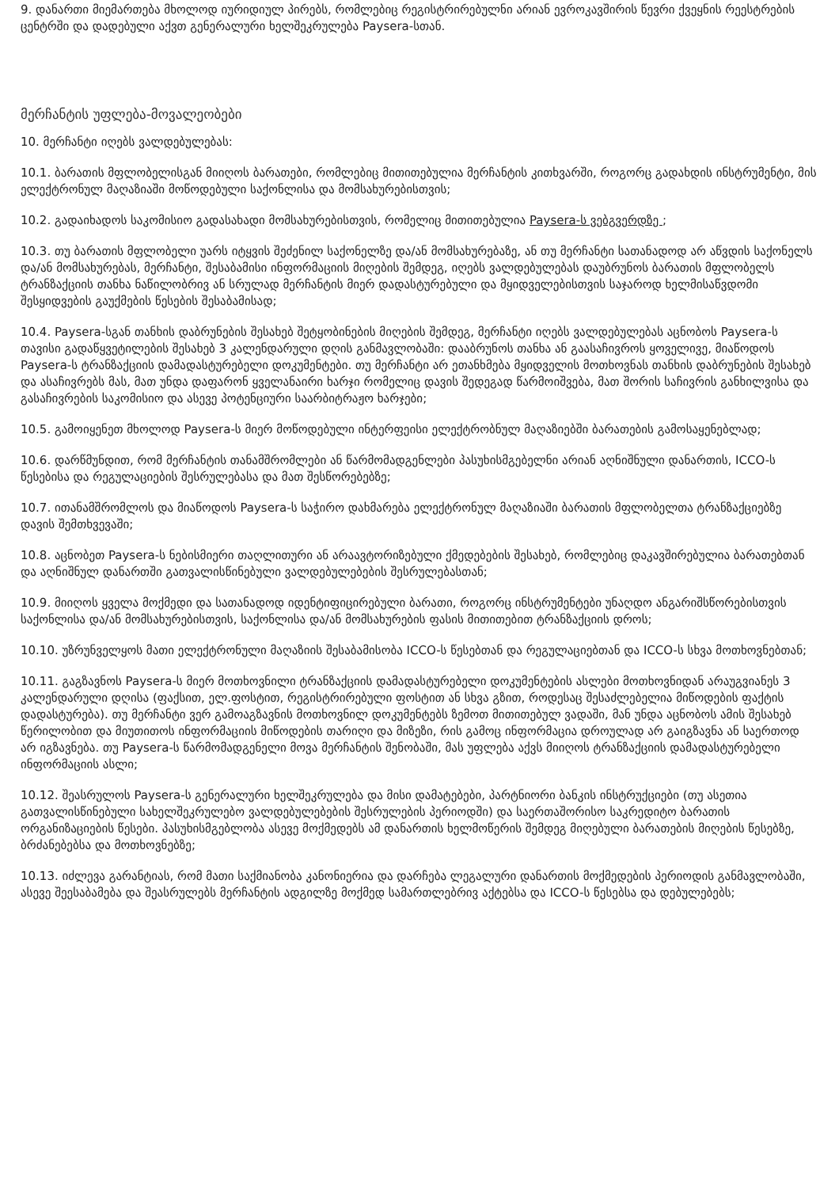9. დანართი მიემართება მხოლოდ იურიდიულ პირებს, რომლებიც რეგისტრირებულნი არიან ევროკავშირის წევრი ქვეყნის რეესტრების ცენტრში და დადებული აქვთ გენერალური ხელშეკრულება Paysera-სთან.
მერჩანტის უფლება-მოვალეობები
10. მერჩანტი იღებს ვალდებულებას:
10.1. ბარათის მფლობელისგან მიიღოს ბარათები, რომლებიც მითითებულია მერჩანტის კითხვარში, როგორც გადახდის ინსტრუმენტი, მის ელექტრონულ მაღაზიაში მოწოდებული საქონლისა და მომსახურებისთვის;
10.2. გადაიხადოს საკომისიო გადასახადი მომსახურებისთვის, რომელიც მითითებულია Paysera-ს ვებგვერდზე ;
10.3. თუ ბარათის მფლობელი უარს იტყვის შეძენილ საქონელზე და/ან მომსახურებაზე, ან თუ მერჩანტი სათანადოდ არ აწვდის საქონელს და/ან მომსახურებას, მერჩანტი, შესაბამისი ინფორმაციის მიღების შემდეგ, იღებს ვალდებულებას დაუბრუნოს ბარათის მფლობელს ტრანზაქციის თანხა ნაწილობრივ ან სრულად მერჩანტის მიერ დადასტურებული და მყიდველებისთვის საჯაროდ ხელმისაწვდომი შესყიდვების გაუქმების წესების შესაბამისად;
10.4. Paysera-სგან თანხის დაბრუნების შესახებ შეტყობინების მიღების შემდეგ, მერჩანტი იღებს ვალდებულებას აცნობოს Paysera-ს თავისი გადაწყვეტილების შესახებ 3 კალენდარული დღის განმავლობაში: დააბრუნოს თანხა ან გაასაჩივროს ყოველივე, მიაწოდოს Paysera-ს ტრანზაქციის დამადასტურებელი დოკუმენტები. თუ მერჩანტი არ ეთანხმება მყიდველის მოთხოვნას თანხის დაბრუნების შესახებ და ასაჩივრებს მას, მათ უნდა დაფარონ ყველანაირი ხარჯი რომელიც დავის შედეგად წარმოიშვება, მათ შორის საჩივრის განხილვისა და გასაჩივრების საკომისიო და ასევე პოტენციური საარბიტრაჟო ხარჯები;
10.5. გამოიყენეთ მხოლოდ Paysera-ს მიერ მოწოდებული ინტერფეისი ელექტრობნულ მაღაზიებში ბარათების გამოსაყენებლად;
10.6. დარწმუნდით, რომ მერჩანტის თანამშრომლები ან წარმომადგენლები პასუხისმგებელნი არიან აღნიშნული დანართის, ICCO-ს წესებისა და რეგულაციების შესრულებასა და მათ შესწორებებზე;
10.7. ითანამშრომლოს და მიაწოდოს Paysera-ს საჭირო დახმარება ელექტრონულ მაღაზიაში ბარათის მფლობელთა ტრანზაქციებზე დავის შემთხვევაში;
10.8. აცნობეთ Paysera-ს ნებისმიერი თაღლითური ან არაავტორიზებული ქმედებების შესახებ, რომლებიც დაკავშირებულია ბარათებთან და აღნიშნულ დანართში გათვალისწინებული ვალდებულებების შესრულებასთან;
10.9. მიიღოს ყველა მოქმედი და სათანადოდ იდენტიფიცირებული ბარათი, როგორც ინსტრუმენტები უნაღდო ანგარიშსწორებისთვის საქონლისა და/ან მომსახურებისთვის, საქონლისა და/ან მომსახურების ფასის მითითებით ტრანზაქციის დროს;
10.10. უზრუნველყოს მათი ელექტრონული მაღაზიის შესაბამისობა ICCO-ს წესებთან და რეგულაციებთან და ICCO-ს სხვა მოთხოვნებთან;
10.11. გაგზავნოს Paysera-ს მიერ მოთხოვნილი ტრანზაქციის დამადასტურებელი დოკუმენტების ასლები მოთხოვნიდან არაუგვიანეს 3 კალენდარული დღისა (ფაქსით, ელ.ფოსტით, რეგისტრირებული ფოსტით ან სხვა გზით, როდესაც შესაძლებელია მიწოდების ფაქტის დადასტურება). თუ მერჩანტი ვერ გამოაგზავნის მოთხოვნილ დოკუმენტებს ზემოთ მითითებულ ვადაში, მან უნდა აცნობოს ამის შესახებ წერილობით და მიუთითოს ინფორმაციის მიწოდების თარიღი და მიზეზი, რის გამოც ინფორმაცია დროულად არ გაიგზავნა ან საერთოდ არ იგზავნება. თუ Paysera-ს წარმომადგენელი მოვა მერჩანტის შენობაში, მას უფლება აქვს მიიღოს ტრანზაქციის დამადასტურებელი ინფორმაციის ასლი;
10.12. შეასრულოს Paysera-ს გენერალური ხელშეკრულება და მისი დამატებები, პარტნიორი ბანკის ინსტრუქციები (თუ ასეთია გათვალისწინებული სახელშეკრულებო ვალდებულებების შესრულების პერიოდში) და საერთაშორისო საკრედიტო ბარათის ორგანიზაციების წესები. პასუხისმგებლობა ასევე მოქმედებს ამ დანართის ხელმოწერის შემდეგ მიღებული ბარათების მიღების წესებზე, ბრძანებებსა და მოთხოვნებზე;
10.13. იძლევა გარანტიას, რომ მათი საქმიანობა კანონიერია და დარჩება ლეგალური დანართის მოქმედების პერიოდის განმავლობაში, ასევე შეესაბამება და შეასრულებს მერჩანტის ადგილზე მოქმედ სამართლებრივ აქტებსა და ICCO-ს წესებსა და დებულებებს;